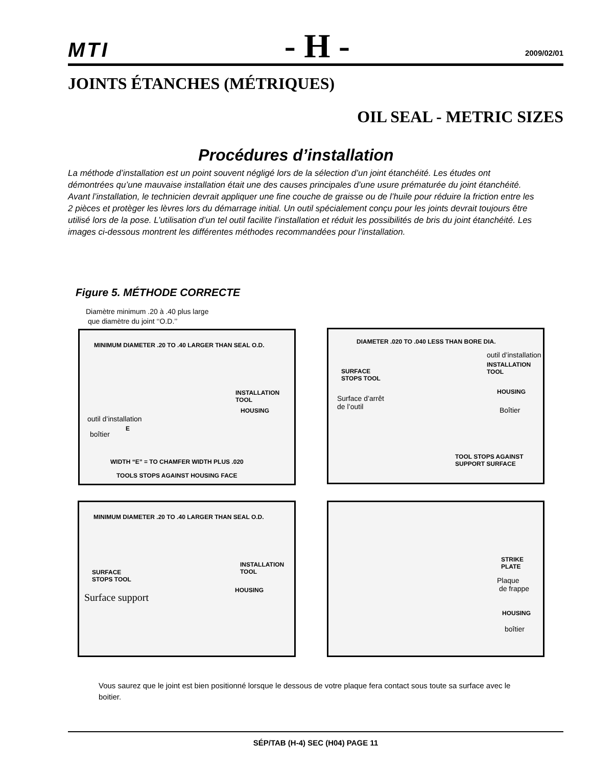MTI - H - 2009/02/01
JOINTS ÉTANCHES (MÉTRIQUES)
OIL SEAL - METRIC SIZES
Procédures d’installation
La méthode d’installation est un point souvent négligé lors de la sélection d’un joint étanchéité. Les études ont démontrées qu’une mauvaise installation était une des causes principales d’une usure prématurée du joint étanchéité. Avant l’installation, le technicien devrait appliquer une fine couche de graisse ou de l’huile pour réduire la friction entre les 2 pièces et protèger les lèvres lors du démarrage initial. Un outil spécialement conçu pour les joints devrait toujours être utilisé lors de la pose. L’utilisation d’un tel outil facilite l’installation et réduit les possibilités de bris du joint étanchéité. Les images ci-dessous montrent les différentes méthodes recommandées pour l’installation.
Figure 5. MÉTHODE CORRECTE
Diamètre minimum .20 à .40 plus large
que diamètre du joint ‘‘O.D.’’
MINIMUM DIAMETER .20 TO .40 LARGER THAN SEAL O.D.
INSTALLATION
TOOL
HOUSING
outil d’installation
E
boîtier
WIDTH “E” = TO CHAMFER WIDTH PLUS .020
TOOLS STOPS AGAINST HOUSING FACE
DIAMETER .020 TO .040 LESS THAN BORE DIA.
outil d’installation
INSTALLATION
TOOL
SURFACE
STOPS TOOL
HOUSING
Surface d’arrêt
de l’outil
Boîtier
TOOL STOPS AGAINST
SUPPORT SURFACE
MINIMUM DIAMETER .20 TO .40 LARGER THAN SEAL O.D.
INSTALLATION
TOOL
SURFACE
STOPS TOOL
HOUSING
Surface support
STRIKE
PLATE
Plaque
de frappe
HOUSING
boîtier
Vous saurez que le joint est bien positionné lorsque le dessous de votre plaque fera contact sous toute sa surface avec le boitier.
SÉP/TAB (H-4) SEC (H04) PAGE 11